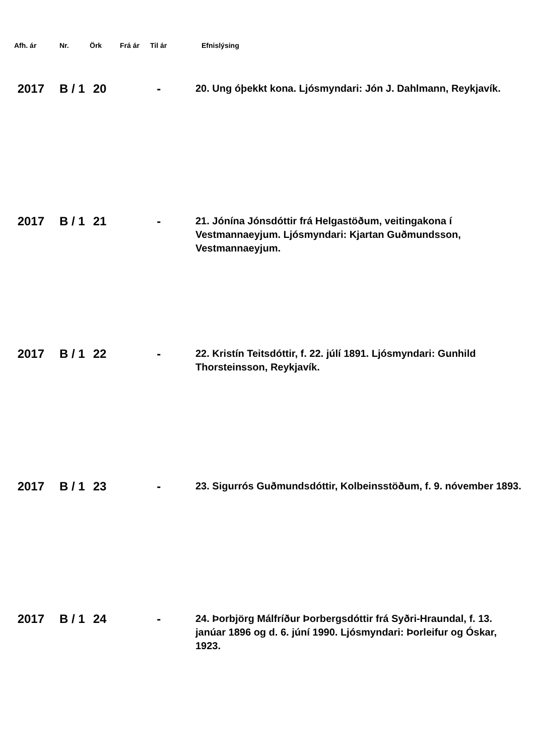| Afh. ár | Nr. | Örk | Frá ár | Til ár | Efnislýsing |
| --- | --- | --- | --- | --- | --- |
| 2017 | B / 1 | 20 | | - | 20. Ung óþekkt kona. Ljósmyndari: Jón J. Dahlmann, Reykjavík. |
| 2017 | B / 1 | 21 | | - | 21. Jónína Jónsdóttir frá Helgastöðum, veitingakona í Vestmannaeyjum. Ljósmyndari: Kjartan Guðmundsson, Vestmannaeyjum. |
| 2017 | B / 1 | 22 | | - | 22. Kristín Teitsdóttir, f. 22. júlí 1891. Ljósmyndari: Gunhild Thorsteinsson, Reykjavík. |
| 2017 | B / 1 | 23 | | - | 23. Sigurrós Guðmundsdóttir, Kolbeinsstöðum, f. 9. nóvember 1893. |
| 2017 | B / 1 | 24 | | - | 24. Þorbjörg Málfríður Þorbergsdóttir frá Syðri-Hraundal, f. 13. janúar 1896 og d. 6. júní 1990. Ljósmyndari: Þorleifur og Óskar, 1923. |